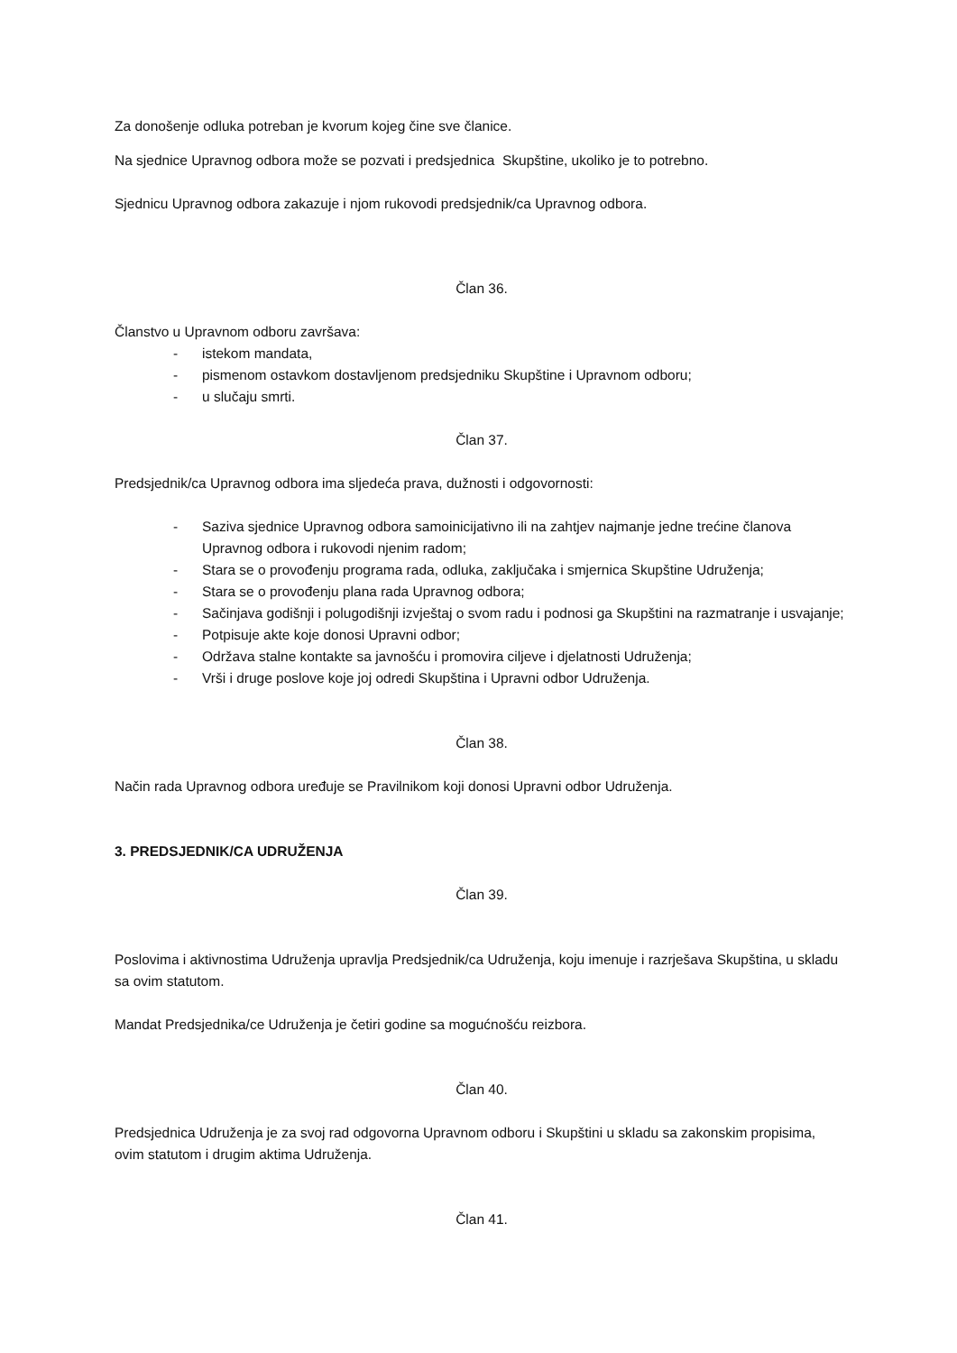Za donošenje odluka potreban je kvorum kojeg čine sve članice.
Na sjednice Upravnog odbora može se pozvati i predsjednica Skupštine, ukoliko je to potrebno.
Sjednicu Upravnog odbora zakazuje i njom rukovodi predsjednik/ca Upravnog odbora.
Član 36.
Članstvo u Upravnom odboru završava:
- istekom mandata,
- pismenom ostavkom dostavljenom predsjedniku Skupštine i Upravnom odboru;
- u slučaju smrti.
Član 37.
Predsjednik/ca Upravnog odbora ima sljedeća prava, dužnosti i odgovornosti:
- Saziva sjednice Upravnog odbora samoinicijativno ili na zahtjev najmanje jedne trećine članova Upravnog odbora i rukovodi njenim radom;
- Stara se o provođenju programa rada, odluka, zaključaka i smjernica Skupštine Udruženja;
- Stara se o provođenju plana rada Upravnog odbora;
- Sačinjava godišnji i polugodišnji izvještaj o svom radu i podnosi ga Skupštini na razmatranje i usvajanje;
- Potpisuje akte koje donosi Upravni odbor;
- Održava stalne kontakte sa javnošću i promovira ciljeve i djelatnosti Udruženja;
- Vrši i druge poslove koje joj odredi Skupština i Upravni odbor Udruženja.
Član 38.
Način rada Upravnog odbora uređuje se Pravilnikom koji donosi Upravni odbor Udruženja.
3. PREDSJEDNIK/CA UDRUŽENJA
Član 39.
Poslovima i aktivnostima Udruženja upravlja Predsjednik/ca Udruženja, koju imenuje i razrješava Skupština, u skladu sa ovim statutom.
Mandat Predsjednika/ce Udruženja je četiri godine sa mogućnošću reizbora.
Član 40.
Predsjednica Udruženja je za svoj rad odgovorna Upravnom odboru i Skupštini u skladu sa zakonskim propisima, ovim statutom i drugim aktima Udruženja.
Član 41.